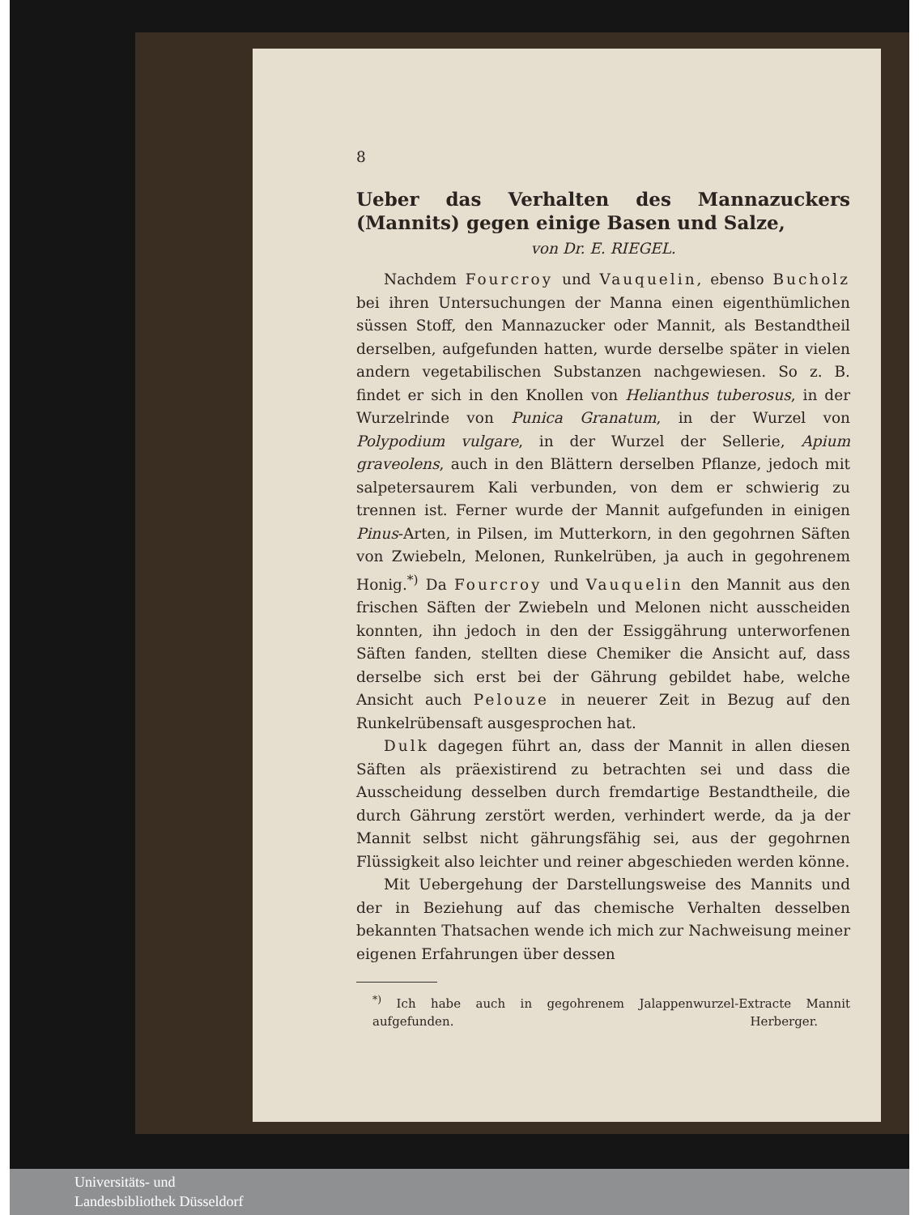8
Ueber das Verhalten des Mannazuckers (Mannits) gegen einige Basen und Salze,
von Dr. E. RIEGEL.
Nachdem Fourcroy und Vauquelin, ebenso Bucholz bei ihren Untersuchungen der Manna einen eigenthümlichen süssen Stoff, den Mannazucker oder Mannit, als Bestandtheil derselben, aufgefunden hatten, wurde derselbe später in vielen andern vegetabilischen Substanzen nachgewiesen. So z. B. findet er sich in den Knollen von Helianthus tuberosus, in der Wurzelrinde von Punica Granatum, in der Wurzel von Polypodium vulgare, in der Wurzel der Sellerie, Apium graveolens, auch in den Blättern derselben Pflanze, jedoch mit salpetersaurem Kali verbunden, von dem er schwierig zu trennen ist. Ferner wurde der Mannit aufgefunden in einigen Pinus-Arten, in Pilsen, im Mutterkorn, in den gegohrnen Säften von Zwiebeln, Melonen, Runkelrüben, ja auch in gegohrenem Honig.<sup>*)</sup> Da Fourcroy und Vauquelin den Mannit aus den frischen Säften der Zwiebeln und Melonen nicht ausscheiden konnten, ihn jedoch in den der Essiggährung unterworfenen Säften fanden, stellten diese Chemiker die Ansicht auf, dass derselbe sich erst bei der Gährung gebildet habe, welche Ansicht auch Pelouze in neuerer Zeit in Bezug auf den Runkelrübensaft ausgesprochen hat.
Dulk dagegen führt an, dass der Mannit in allen diesen Säften als präexistirend zu betrachten sei und dass die Ausscheidung desselben durch fremdartige Bestandtheile, die durch Gährung zerstört werden, verhindert werde, da ja der Mannit selbst nicht gährungsfähig sei, aus der gegohrnen Flüssigkeit also leichter und reiner abgeschieden werden könne.
Mit Uebergehung der Darstellungsweise des Mannits und der in Beziehung auf das chemische Verhalten desselben bekannten Thatsachen wende ich mich zur Nachweisung meiner eigenen Erfahrungen über dessen
<sup>*)</sup> Ich habe auch in gegohrenem Jalappenwurzel-Extracte Mannit aufgefunden. Herberger.
Universitäts- und
Landesbibliothek Düsseldorf